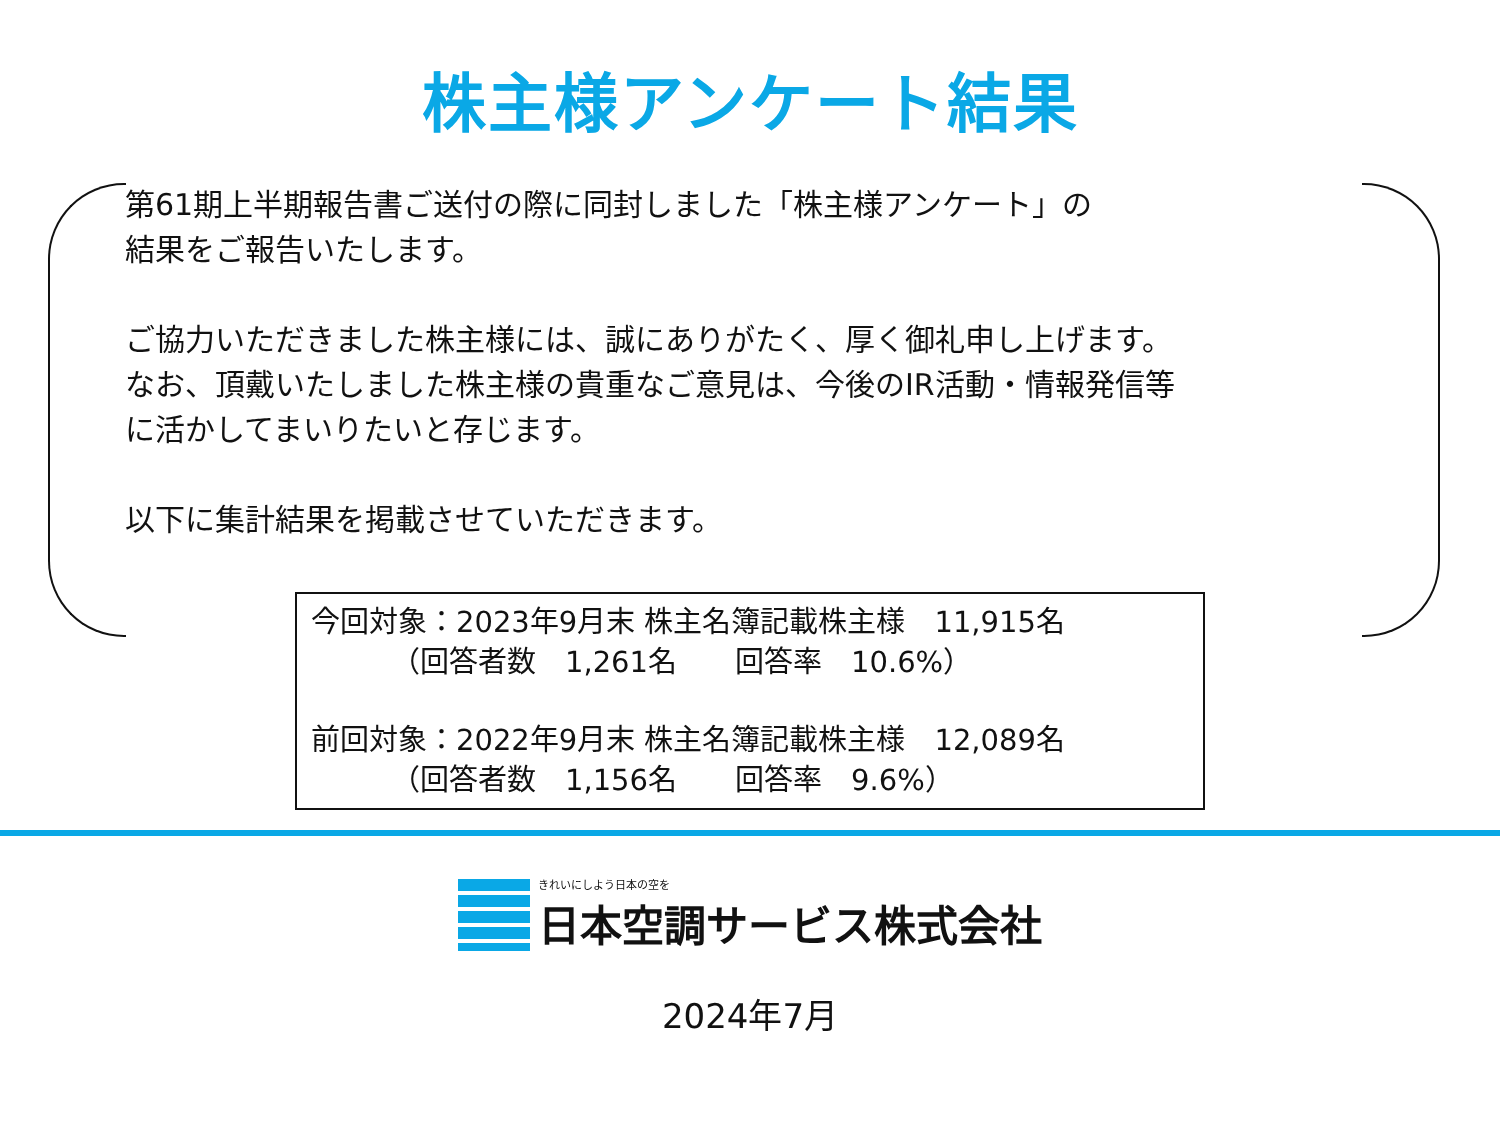株主様アンケート結果
第61期上半期報告書ご送付の際に同封しました「株主様アンケート」の
結果をご報告いたします。
ご協力いただきました株主様には、誠にありがたく、厚く御礼申し上げます。
なお、頂戴いたしました株主様の貴重なご意見は、今後のIR活動・情報発信等
に活かしてまいりたいと存じます。
以下に集計結果を掲載させていただきます。
今回対象：2023年9月末 株主名簿記載株主様　11,915名
（回答者数　1,261名　　回答率　10.6%）
前回対象：2022年9月末 株主名簿記載株主様　12,089名
（回答者数　1,156名　　回答率　9.6%）
きれいにしよう日本の空を
日本空調サービス株式会社
2024年7月